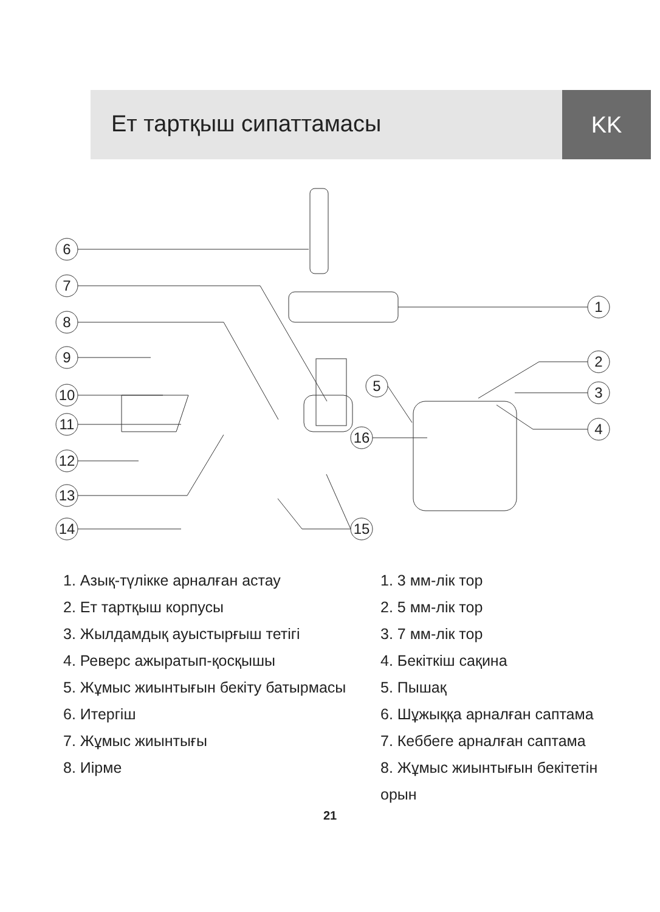Ет тартқыш сипаттамасы KK
6
7
8
9
10
11
12
13
14
1
2
3
4
5
16
15
1. Азық-түлікке арналған астау
2. Ет тартқыш корпусы
3. Жылдамдық ауыстырғыш тетігі
4. Реверс ажыратып-қосқышы
5. Жұмыс жиынтығын бекіту батырмасы
6. Итергіш
7. Жұмыс жиынтығы
8. Иірме
1. 3 мм-лік тор
2. 5 мм-лік тор
3. 7 мм-лік тор
4. Бекіткіш сақина
5. Пышақ
6. Шұжыққа арналған саптама
7. Кеббеге арналған саптама
8. Жұмыс жиынтығын бекітетін
орын
21